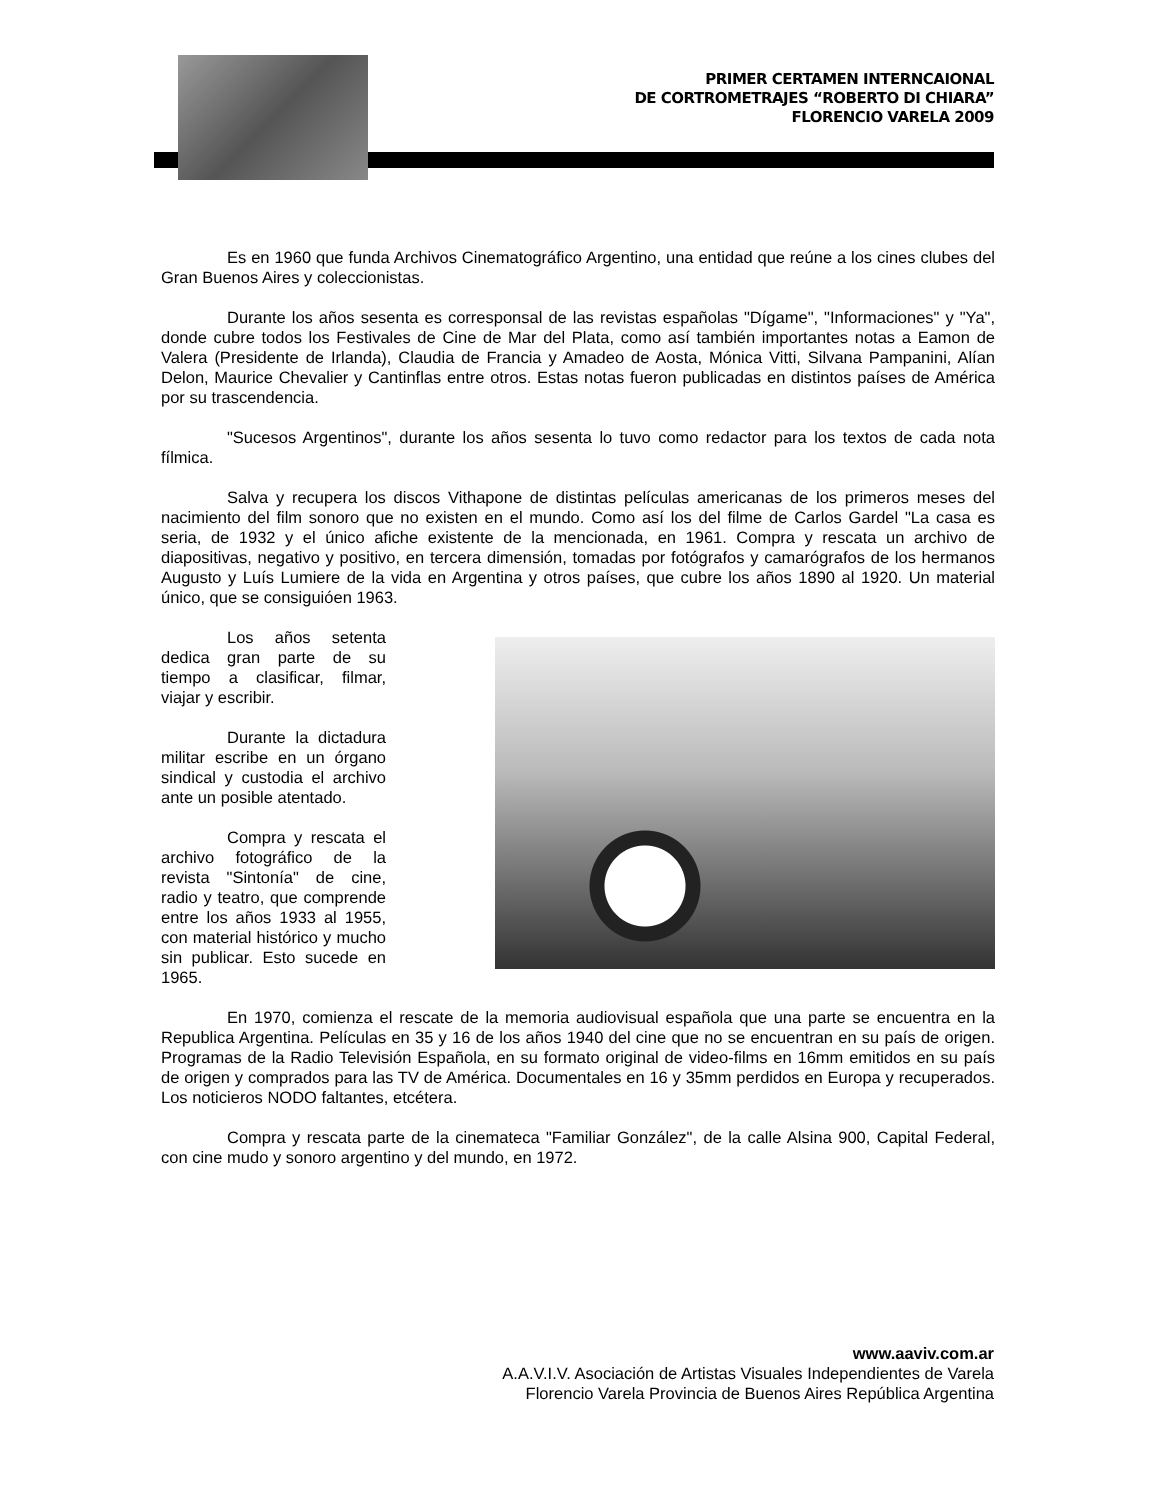PRIMER CERTAMEN INTERNCAIONAL
DE CORTROMETRAJES “ROBERTO DI CHIARA”
FLORENCIO VARELA 2009
Es en 1960 que funda Archivos Cinematográfico Argentino, una entidad que reúne a los cines clubes del Gran Buenos Aires y coleccionistas.
Durante los años sesenta es corresponsal de las revistas españolas "Dígame", "Informaciones" y "Ya", donde cubre todos los Festivales de Cine de Mar del Plata, como así también importantes notas a Eamon de Valera (Presidente de Irlanda), Claudia de Francia y Amadeo de Aosta, Mónica Vitti, Silvana Pampanini, Alían Delon, Maurice Chevalier y Cantinflas entre otros. Estas notas fueron publicadas en distintos países de América por su trascendencia.
"Sucesos Argentinos", durante los años sesenta lo tuvo como redactor para los textos de cada nota fílmica.
Salva y recupera los discos Vithapone de distintas películas americanas de los primeros meses del nacimiento del film sonoro que no existen en el mundo. Como así los del filme de Carlos Gardel "La casa es seria, de 1932 y el único afiche existente de la mencionada, en 1961. Compra y rescata un archivo de diapositivas, negativo y positivo, en tercera dimensión, tomadas por fotógrafos y camarógrafos de los hermanos Augusto y Luís Lumiere de la vida en Argentina y otros países, que cubre los años 1890 al 1920. Un material único, que se consiguióen 1963.
Los años setenta dedica gran parte de su tiempo a clasificar, filmar, viajar y escribir.
Durante la dictadura militar escribe en un órgano sindical y custodia el archivo ante un posible atentado.
Compra y rescata el archivo fotográfico de la revista "Sintonía" de cine, radio y teatro, que comprende entre los años 1933 al 1955, con material histórico y mucho sin publicar. Esto sucede en 1965.
En 1970, comienza el rescate de la memoria audiovisual española que una parte se encuentra en la Republica Argentina. Películas en 35 y 16 de los años 1940 del cine que no se encuentran en su país de origen. Programas de la Radio Televisión Española, en su formato original de video-films en 16mm emitidos en su país de origen y comprados para las TV de América. Documentales en 16 y 35mm perdidos en Europa y recuperados. Los noticieros NODO faltantes, etcétera.
Compra y rescata parte de la cinemateca "Familiar González", de la calle Alsina 900, Capital Federal, con cine mudo y sonoro argentino y del mundo, en 1972.
www.aaviv.com.ar
A.A.V.I.V. Asociación de Artistas Visuales Independientes de Varela
Florencio Varela Provincia de Buenos Aires República Argentina